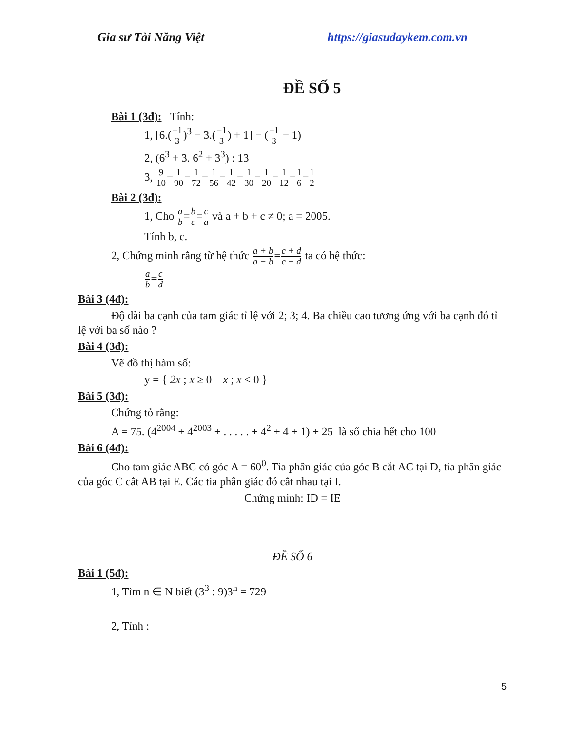Gia sư Tài Năng Việt https://giasudaykem.com.vn
ĐỀ SỐ 5
Bài 1 (3đ): Tính:
1, [6.(−1 3)<sup>3</sup> − 3.(−1 3) + 1] − (−1 3 − 1)
2, (6<sup>3</sup> + 3. 6<sup>2</sup> + 3<sup>3</sup>) : 13
3, 9 10−1 90−1 72−1 56−1 42−1 30−1 20−1 12−1 6−1 2
Bài 2 (3đ):
1, Cho a b=b c=c a và a + b + c ≠ 0; a = 2005.
Tính b, c.
2, Chứng minh rằng từ hệ thức a + b a − b=c + d c − d ta có hệ thức:
a b=c d
Bài 3 (4đ):
Độ dài ba cạnh của tam giác tỉ lệ với 2; 3; 4. Ba chiều cao tương ứng với ba cạnh đó tỉ lệ với ba số nào ?
Bài 4 (3đ):
Vẽ đồ thị hàm số:
y = { 2x ; x ≥ 0 x ; x < 0 }
Bài 5 (3đ):
Chứng tỏ rằng:
A = 75. (4<sup>2004</sup> + 4<sup>2003</sup> + . . . . . + 4<sup>2</sup> + 4 + 1) + 25 là số chia hết cho 100
Bài 6 (4đ):
Cho tam giác ABC có góc A = 60<sup>0</sup>. Tia phân giác của góc B cắt AC tại D, tia phân giác của góc C cắt AB tại E. Các tia phân giác đó cắt nhau tại I.
Chứng minh: ID = IE
ĐỀ SỐ 6
Bài 1 (5đ):
1, Tìm n ∈ N biết (3<sup>3</sup> : 9)3<sup>n</sup> = 729
2, Tính :
5